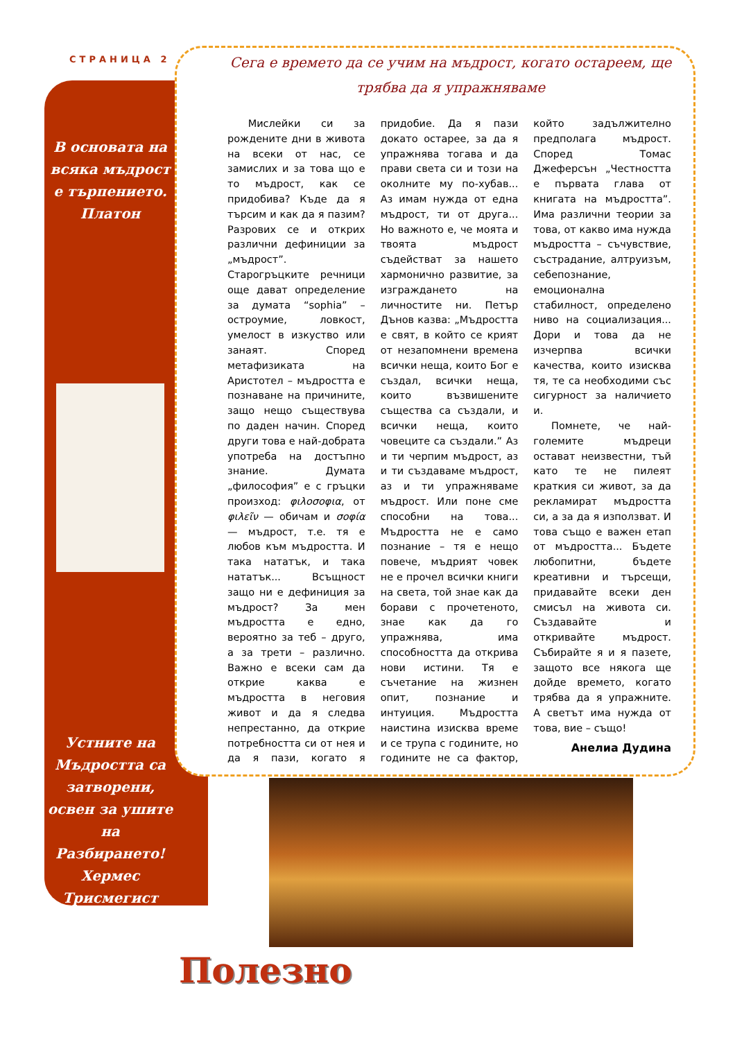СТРАНИЦА 2
В основата на всяка мъдрост е търпението. Платон
Устните на Мъдростта са затворени, освен за ушите на Разбирането! Хермес Трисмегист
Сега е времето да се учим на мъдрост, когато остареем, ще трябва да я упражняваме
Мислейки си за рождените дни в живота на всеки от нас, се замислих и за това що е то мъдрост, как се придобива? Къде да я търсим и как да я пазим? Разрових се и открих различни дефиниции за „мъдрост”. Старогръцките речници още дават определение за думата “sophia” – остроумие, ловкост, умелост в изкуство или занаят. Според метафизиката на Аристотел – мъдростта е познаване на причините, защо нещо съществува по даден начин. Според други това е най-добрата употреба на достъпно знание. Думата „философия” е с гръцки произход: φιλοσοφια, от φιλεῖν — обичам и σοφία — мъдрост, т.е. тя е любов към мъдростта. И така нататък, и така нататък... Всъщност защо ни е дефиниция за мъдрост? За мен мъдростта е едно, вероятно за теб – друго, а за трети – различно. Важно е всеки сам да открие каква е мъдростта в неговия живот и да я следва непрестанно, да открие потребността си от нея и да я пази, когато я придобие. Да я пази докато остарее, за да я упражнява тогава и да прави света си и този на околните му по-хубав... Аз имам нужда от една мъдрост, ти от друга... Но важното е, че моята и твоята мъдрост съдействат за нашето хармонично развитие, за изграждането на личностите ни. Петър Дънов казва: „Мъдростта е свят, в който се крият от незапомнени времена всички неща, които Бог е създал, всички неща, които възвишените същества са създали, и всички неща, които човеците са създали.” Аз и ти черпим мъдрост, аз и ти създаваме мъдрост, аз и ти упражняваме мъдрост. Или поне сме способни на това... Мъдростта не е само познание – тя е нещо повече, мъдрият човек не е прочел всички книги на света, той знае как да борави с прочетеното, знае как да го упражнява, има способността да открива нови истини. Тя е съчетание на жизнен опит, познание и интуиция. Мъдростта наистина изисква време и се трупа с годините, но годините не са фактор, който задължително предполага мъдрост. Според Томас Джеферсън „Честността е първата глава от книгата на мъдростта”. Има различни теории за това, от какво има нужда мъдростта – съчувствие, състрадание, алтруизъм, себепознание, емоционална стабилност, определено ниво на социализация... Дори и това да не изчерпва всички качества, които изисква тя, те са необходими със сигурност за наличието и.
Помнете, че най-големите мъдреци остават неизвестни, тъй като те не пилеят краткия си живот, за да рекламират мъдростта си, а за да я използват. И това също е важен етап от мъдростта... Бъдете любопитни, бъдете креативни и търсещи, придавайте всеки ден смисъл на живота си. Създавайте и откривайте мъдрост. Събирайте я и я пазете, защото все някога ще дойде времето, когато трябва да я упражните. А светът има нужда от това, вие – също!
Анелиа Дудина
Полезно